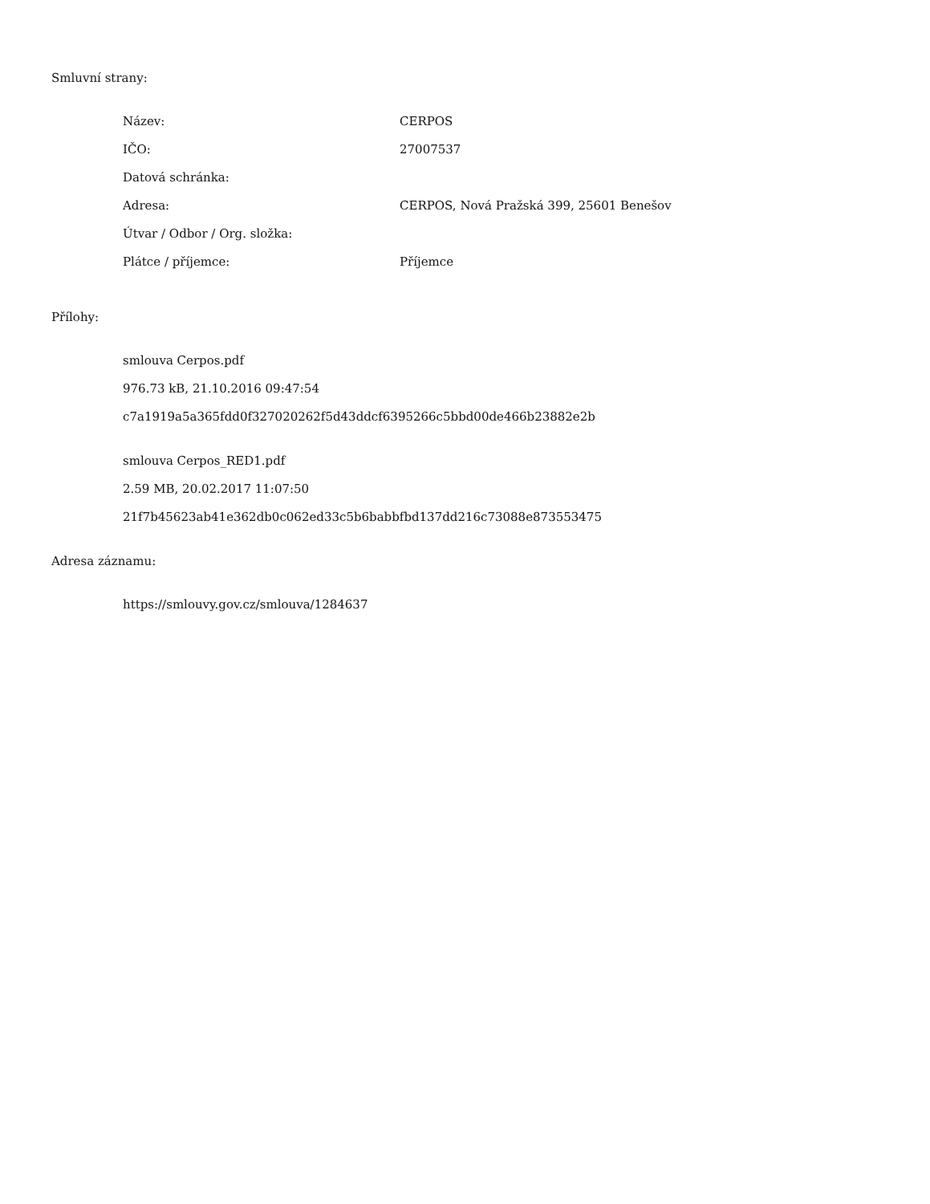Smluvní strany:
| Název: | CERPOS |
| IČO: | 27007537 |
| Datová schránka: | |
| Adresa: | CERPOS, Nová Pražská 399, 25601 Benešov |
| Útvar / Odbor / Org. složka: | |
| Plátce / příjemce: | Příjemce |
Přílohy:
smlouva Cerpos.pdf
976.73 kB, 21.10.2016 09:47:54
c7a1919a5a365fdd0f327020262f5d43ddcf6395266c5bbd00de466b23882e2b
smlouva Cerpos_RED1.pdf
2.59 MB, 20.02.2017 11:07:50
21f7b45623ab41e362db0c062ed33c5b6babbfbd137dd216c73088e873553475
Adresa záznamu:
https://smlouvy.gov.cz/smlouva/1284637